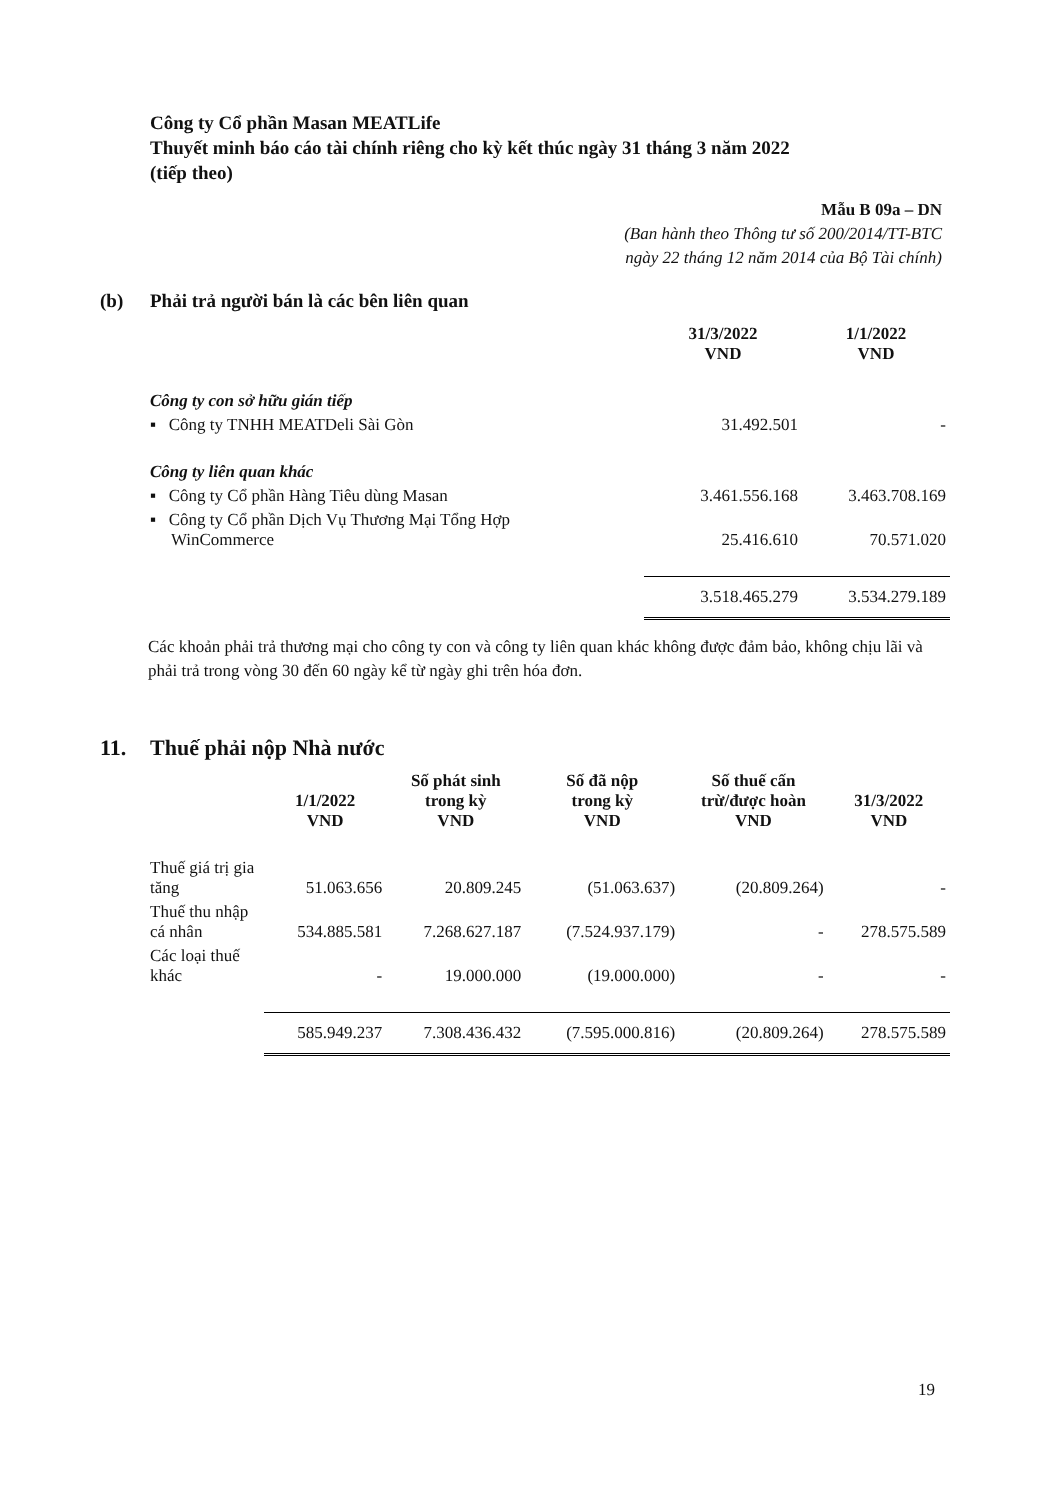Công ty Cổ phần Masan MEATLife
Thuyết minh báo cáo tài chính riêng cho kỳ kết thúc ngày 31 tháng 3 năm 2022
(tiếp theo)
Mẫu B 09a – DN
(Ban hành theo Thông tư số 200/2014/TT-BTC
ngày 22 tháng 12 năm 2014 của Bộ Tài chính)
(b) Phải trả người bán là các bên liên quan
| | 31/3/2022 VND | 1/1/2022 VND |
| --- | --- | --- |
| Công ty con sở hữu gián tiếp | | |
| ▪ Công ty TNHH MEATDeli Sài Gòn | 31.492.501 | - |
| Công ty liên quan khác | | |
| ▪ Công ty Cổ phần Hàng Tiêu dùng Masan | 3.461.556.168 | 3.463.708.169 |
| ▪ Công ty Cổ phần Dịch Vụ Thương Mại Tổng Hợp WinCommerce | 25.416.610 | 70.571.020 |
| | 3.518.465.279 | 3.534.279.189 |
Các khoản phải trả thương mại cho công ty con và công ty liên quan khác không được đảm bảo, không chịu lãi và phải trả trong vòng 30 đến 60 ngày kể từ ngày ghi trên hóa đơn.
11. Thuế phải nộp Nhà nước
| | 1/1/2022 VND | Số phát sinh trong kỳ VND | Số đã nộp trong kỳ VND | Số thuế cấn trừ/được hoàn VND | 31/3/2022 VND |
| --- | --- | --- | --- | --- | --- |
| Thuế giá trị gia tăng | 51.063.656 | 20.809.245 | (51.063.637) | (20.809.264) | - |
| Thuế thu nhập cá nhân | 534.885.581 | 7.268.627.187 | (7.524.937.179) | - | 278.575.589 |
| Các loại thuế khác | - | 19.000.000 | (19.000.000) | - | - |
| | 585.949.237 | 7.308.436.432 | (7.595.000.816) | (20.809.264) | 278.575.589 |
19